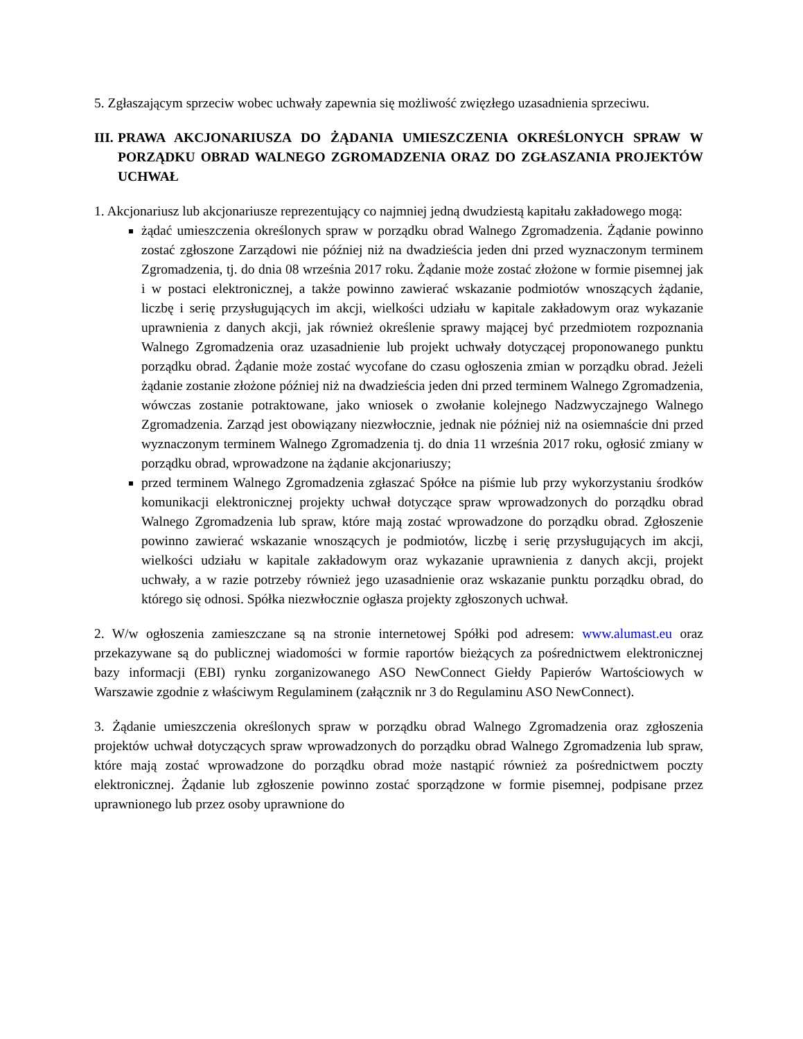5. Zgłaszającym sprzeciw wobec uchwały zapewnia się możliwość zwięzłego uzasadnienia sprzeciwu.
III. PRAWA AKCJONARIUSZA DO ŻĄDANIA UMIESZCZENIA OKREŚLONYCH SPRAW W PORZĄDKU OBRAD WALNEGO ZGROMADZENIA ORAZ DO ZGŁASZANIA PROJEKTÓW UCHWAŁ
1. Akcjonariusz lub akcjonariusze reprezentujący co najmniej jedną dwudziestą kapitału zakładowego mogą:
żądać umieszczenia określonych spraw w porządku obrad Walnego Zgromadzenia. Żądanie powinno zostać zgłoszone Zarządowi nie później niż na dwadzieścia jeden dni przed wyznaczonym terminem Zgromadzenia, tj. do dnia 08 września 2017 roku. Żądanie może zostać złożone w formie pisemnej jak i w postaci elektronicznej, a także powinno zawierać wskazanie podmiotów wnoszących żądanie, liczbę i serię przysługujących im akcji, wielkości udziału w kapitale zakładowym oraz wykazanie uprawnienia z danych akcji, jak również określenie sprawy mającej być przedmiotem rozpoznania Walnego Zgromadzenia oraz uzasadnienie lub projekt uchwały dotyczącej proponowanego punktu porządku obrad. Żądanie może zostać wycofane do czasu ogłoszenia zmian w porządku obrad. Jeżeli żądanie zostanie złożone później niż na dwadzieścia jeden dni przed terminem Walnego Zgromadzenia, wówczas zostanie potraktowane, jako wniosek o zwołanie kolejnego Nadzwyczajnego Walnego Zgromadzenia. Zarząd jest obowiązany niezwłocznie, jednak nie później niż na osiemnaście dni przed wyznaczonym terminem Walnego Zgromadzenia tj. do dnia 11 września 2017 roku, ogłosić zmiany w porządku obrad, wprowadzone na żądanie akcjonariuszy;
przed terminem Walnego Zgromadzenia zgłaszać Spółce na piśmie lub przy wykorzystaniu środków komunikacji elektronicznej projekty uchwał dotyczące spraw wprowadzonych do porządku obrad Walnego Zgromadzenia lub spraw, które mają zostać wprowadzone do porządku obrad. Zgłoszenie powinno zawierać wskazanie wnoszących je podmiotów, liczbę i serię przysługujących im akcji, wielkości udziału w kapitale zakładowym oraz wykazanie uprawnienia z danych akcji, projekt uchwały, a w razie potrzeby również jego uzasadnienie oraz wskazanie punktu porządku obrad, do którego się odnosi. Spółka niezwłocznie ogłasza projekty zgłoszonych uchwał.
2. W/w ogłoszenia zamieszczane są na stronie internetowej Spółki pod adresem: www.alumast.eu oraz przekazywane są do publicznej wiadomości w formie raportów bieżących za pośrednictwem elektronicznej bazy informacji (EBI) rynku zorganizowanego ASO NewConnect Giełdy Papierów Wartościowych w Warszawie zgodnie z właściwym Regulaminem (załącznik nr 3 do Regulaminu ASO NewConnect).
3. Żądanie umieszczenia określonych spraw w porządku obrad Walnego Zgromadzenia oraz zgłoszenia projektów uchwał dotyczących spraw wprowadzonych do porządku obrad Walnego Zgromadzenia lub spraw, które mają zostać wprowadzone do porządku obrad może nastąpić również za pośrednictwem poczty elektronicznej. Żądanie lub zgłoszenie powinno zostać sporządzone w formie pisemnej, podpisane przez uprawnionego lub przez osoby uprawnione do